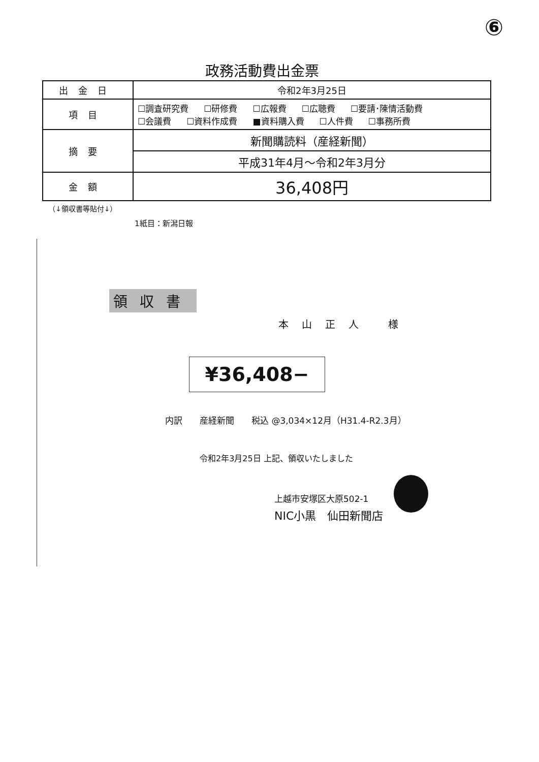⑥
政務活動費出金票
| 出金日 | 令和2年3月25日 |
| 項目 | ☐調査研究費 ☐研修費 ☐広報費 ☐広聴費 ☐要請･陳情活動費 ☐会議費 ☐資料作成費 ■資料購入費 ☐人件費 ☐事務所費 |
| 摘要 | 新聞購読料（産経新聞） |
| | 平成31年4月～令和2年3月分 |
| 金額 | 36,408円 |
（↓領収書等貼付↓）
1紙目：新潟日報
領収書
本山正人 様
¥36,408−
内訳　　産経新聞　　税込 @3,034×12月（H31.4-R2.3月）
令和2年3月25日 上記、領収いたしました
上越市安塚区大原502-1
NIC小黒　仙田新聞店